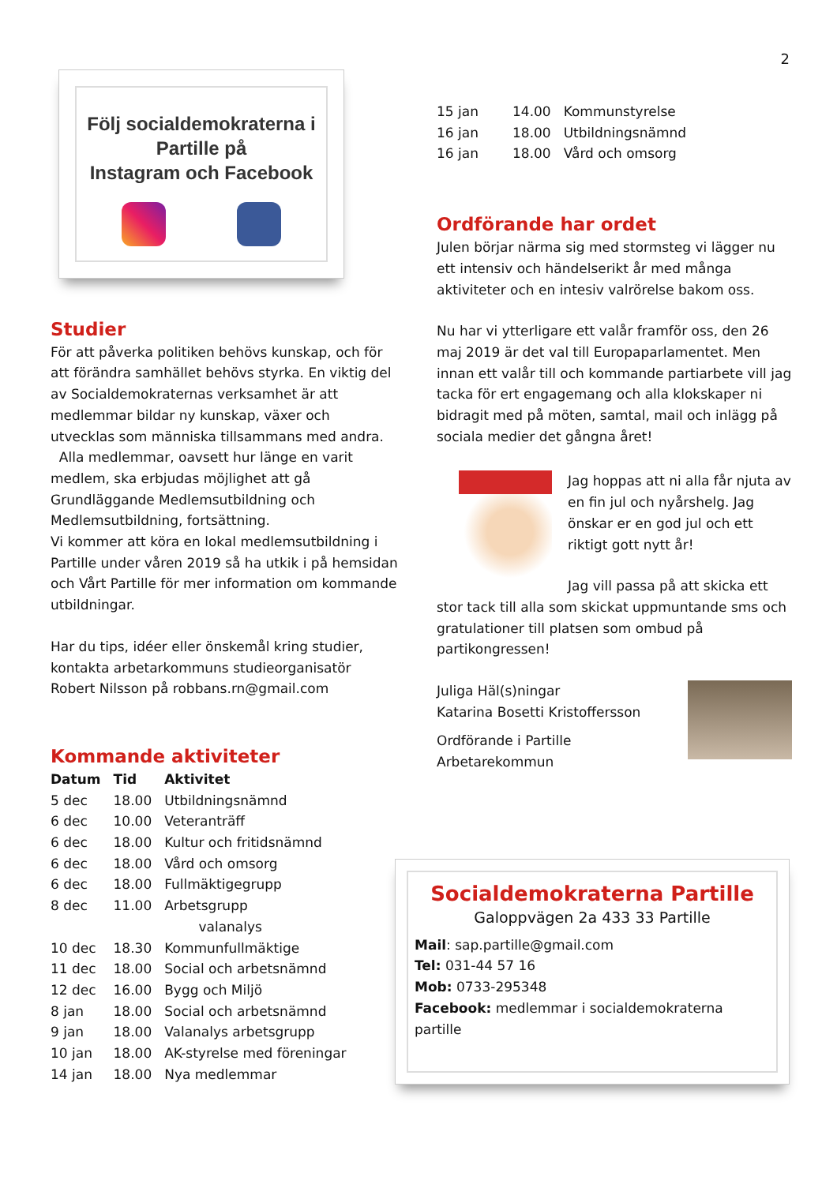2
Följ socialdemokraterna i Partille på
Instagram och Facebook
Studier
För att påverka politiken behövs kunskap, och för att förändra samhället behövs styrka. En viktig del av Socialdemokraternas verksamhet är att medlemmar bildar ny kunskap, växer och utvecklas som människa tillsammans med andra.
Alla medlemmar, oavsett hur länge en varit medlem, ska erbjudas möjlighet att gå Grundläggande Medlemsutbildning och Medlemsutbildning, fortsättning.
Vi kommer att köra en lokal medlemsutbildning i Partille under våren 2019 så ha utkik i på hemsidan och Vårt Partille för mer information om kommande utbildningar.
Har du tips, idéer eller önskemål kring studier, kontakta arbetarkommuns studieorganisatör Robert Nilsson på robbans.rn@gmail.com
Kommande aktiviteter
| Datum | Tid | Aktivitet |
| --- | --- | --- |
| 5 dec | 18.00 | Utbildningsnämnd |
| 6 dec | 10.00 | Veteranträff |
| 6 dec | 18.00 | Kultur och fritidsnämnd |
| 6 dec | 18.00 | Vård och omsorg |
| 6 dec | 18.00 | Fullmäktigegrupp |
| 8 dec | 11.00 | Arbetsgrupp valanalys |
| 10 dec | 18.30 | Kommunfullmäktige |
| 11 dec | 18.00 | Social och arbetsnämnd |
| 12 dec | 16.00 | Bygg och Miljö |
| 8 jan | 18.00 | Social och arbetsnämnd |
| 9 jan | 18.00 | Valanalys arbetsgrupp |
| 10 jan | 18.00 | AK-styrelse med föreningar |
| 14 jan | 18.00 | Nya medlemmar |
| 15 jan | 14.00 | Kommunstyrelse |
| 16 jan | 18.00 | Utbildningsnämnd |
| 16 jan | 18.00 | Vård och omsorg |
Ordförande har ordet
Julen börjar närma sig med stormsteg vi lägger nu ett intensiv och händelserikt år med många aktiviteter och en intesiv valrörelse bakom oss.
Nu har vi ytterligare ett valår framför oss, den 26 maj 2019 är det val till Europaparlamentet. Men innan ett valår till och kommande partiarbete vill jag tacka för ert engagemang och alla klokskaper ni bidragit med på möten, samtal, mail och inlägg på sociala medier det gångna året!
Jag hoppas att ni alla får njuta av en fin jul och nyårshelg. Jag önskar er en god jul och ett riktigt gott nytt år!
Jag vill passa på att skicka ett stor tack till alla som skickat uppmuntande sms och gratulationer till platsen som ombud på partikongressen!
Juliga Häl(s)ningar
Katarina Bosetti Kristoffersson
Ordförande i Partille
Arbetarekommun
Socialdemokraterna Partille
Galoppvägen 2a 433 33 Partille
Mail: sap.partille@gmail.com
Tel: 031-44 57 16
Mob: 0733-295348
Facebook: medlemmar i socialdemokraterna partille